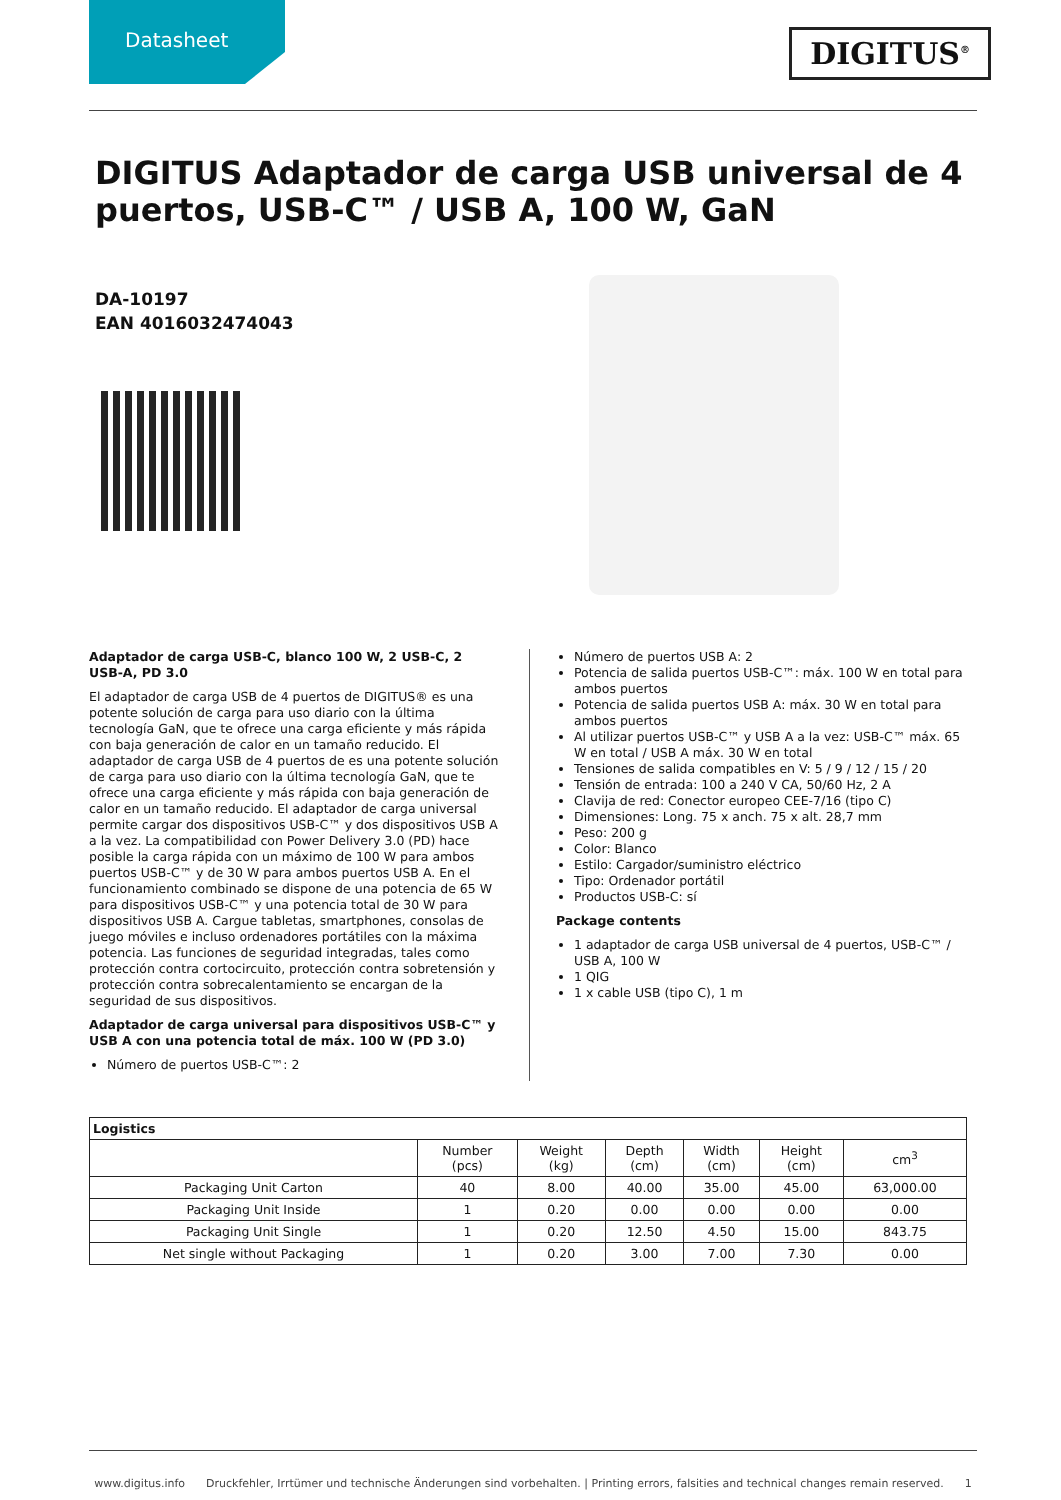Datasheet
DIGITUS<sup>®</sup>
DIGITUS Adaptador de carga USB universal de 4 puertos, USB-C™ / USB A, 100 W, GaN
DA-10197
EAN 4016032474043
Adaptador de carga USB-C, blanco 100 W, 2 USB-C, 2 USB-A, PD 3.0
El adaptador de carga USB de 4 puertos de DIGITUS® es una potente solución de carga para uso diario con la última tecnología GaN, que te ofrece una carga eficiente y más rápida con baja generación de calor en un tamaño reducido. El adaptador de carga USB de 4 puertos de es una potente solución de carga para uso diario con la última tecnología GaN, que te ofrece una carga eficiente y más rápida con baja generación de calor en un tamaño reducido. El adaptador de carga universal permite cargar dos dispositivos USB-C™ y dos dispositivos USB A a la vez. La compatibilidad con Power Delivery 3.0 (PD) hace posible la carga rápida con un máximo de 100 W para ambos puertos USB-C™ y de 30 W para ambos puertos USB A. En el funcionamiento combinado se dispone de una potencia de 65 W para dispositivos USB-C™ y una potencia total de 30 W para dispositivos USB A. Cargue tabletas, smartphones, consolas de juego móviles e incluso ordenadores portátiles con la máxima potencia. Las funciones de seguridad integradas, tales como protección contra cortocircuito, protección contra sobretensión y protección contra sobrecalentamiento se encargan de la seguridad de sus dispositivos.
Adaptador de carga universal para dispositivos USB-C™ y USB A con una potencia total de máx. 100 W (PD 3.0)
Número de puertos USB-C™: 2
Número de puertos USB A: 2
Potencia de salida puertos USB-C™: máx. 100 W en total para ambos puertos
Potencia de salida puertos USB A: máx. 30 W en total para ambos puertos
Al utilizar puertos USB-C™ y USB A a la vez: USB-C™ máx. 65 W en total / USB A máx. 30 W en total
Tensiones de salida compatibles en V: 5 / 9 / 12 / 15 / 20
Tensión de entrada: 100 a 240 V CA, 50/60 Hz, 2 A
Clavija de red: Conector europeo CEE-7/16 (tipo C)
Dimensiones: Long. 75 x anch. 75 x alt. 28,7 mm
Peso: 200 g
Color: Blanco
Estilo: Cargador/suministro eléctrico
Tipo: Ordenador portátil
Productos USB-C: sí
Package contents
1 adaptador de carga USB universal de 4 puertos, USB-C™ / USB A, 100 W
1 QIG
1 x cable USB (tipo C), 1 m
| Logistics | | | | | | |
| --- | --- | --- | --- | --- | --- | --- |
| | Number (pcs) | Weight (kg) | Depth (cm) | Width (cm) | Height (cm) | cm<sup>3</sup> |
| Packaging Unit Carton | 40 | 8.00 | 40.00 | 35.00 | 45.00 | 63,000.00 |
| Packaging Unit Inside | 1 | 0.20 | 0.00 | 0.00 | 0.00 | 0.00 |
| Packaging Unit Single | 1 | 0.20 | 12.50 | 4.50 | 15.00 | 843.75 |
| Net single without Packaging | 1 | 0.20 | 3.00 | 7.00 | 7.30 | 0.00 |
www.digitus.info Druckfehler, Irrtümer und technische Änderungen sind vorbehalten. | Printing errors, falsities and technical changes remain reserved. 1